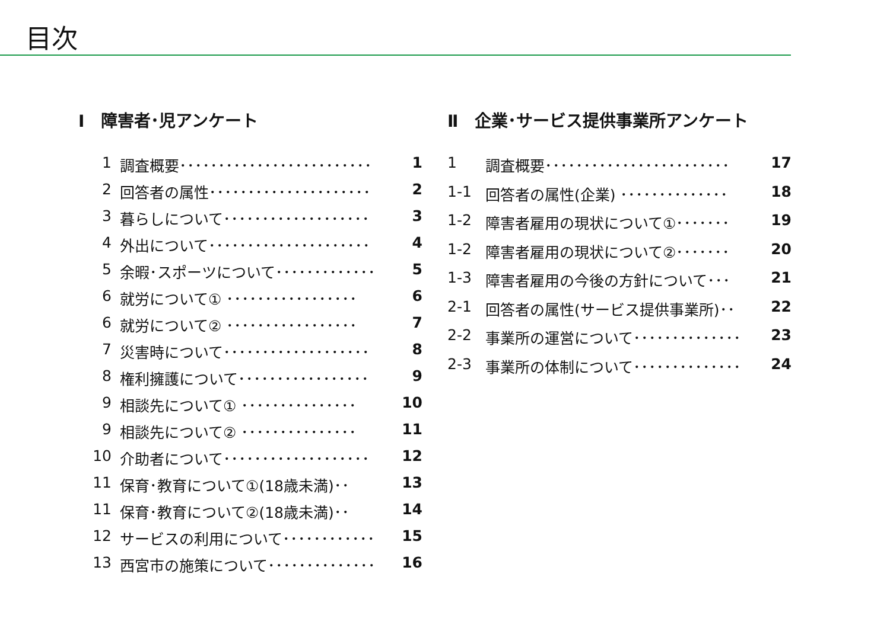目次
Ⅰ　障害者･児アンケート
1 調査概要･････････････････････････ 1
2 回答者の属性･････････････････････ 2
3 暮らしについて･･･････････････････ 3
4 外出について･････････････････････ 4
5 余暇･スポーツについて･････････････ 5
6 就労について① ･････････････････ 6
6 就労について② ･････････････････ 7
7 災害時について･･･････････････････ 8
8 権利擁護について･････････････････ 9
9 相談先について① ･･･････････････ 10
9 相談先について② ･･･････････････ 11
10 介助者について･･･････････････････ 12
11 保育･教育について①(18歳未満)･･ 13
11 保育･教育について②(18歳未満)･･ 14
12 サービスの利用について････････････ 15
13 西宮市の施策について･･････････････ 16
Ⅱ　企業･サービス提供事業所アンケート
1 調査概要････････････････････････ 17
1-1 回答者の属性(企業) ･･････････････ 18
1-2 障害者雇用の現状について①･･･････ 19
1-2 障害者雇用の現状について②･･･････ 20
1-3 障害者雇用の今後の方針について･･･ 21
2-1 回答者の属性(サービス提供事業所)･･ 22
2-2 事業所の運営について･･････････････ 23
2-3 事業所の体制について･･････････････ 24